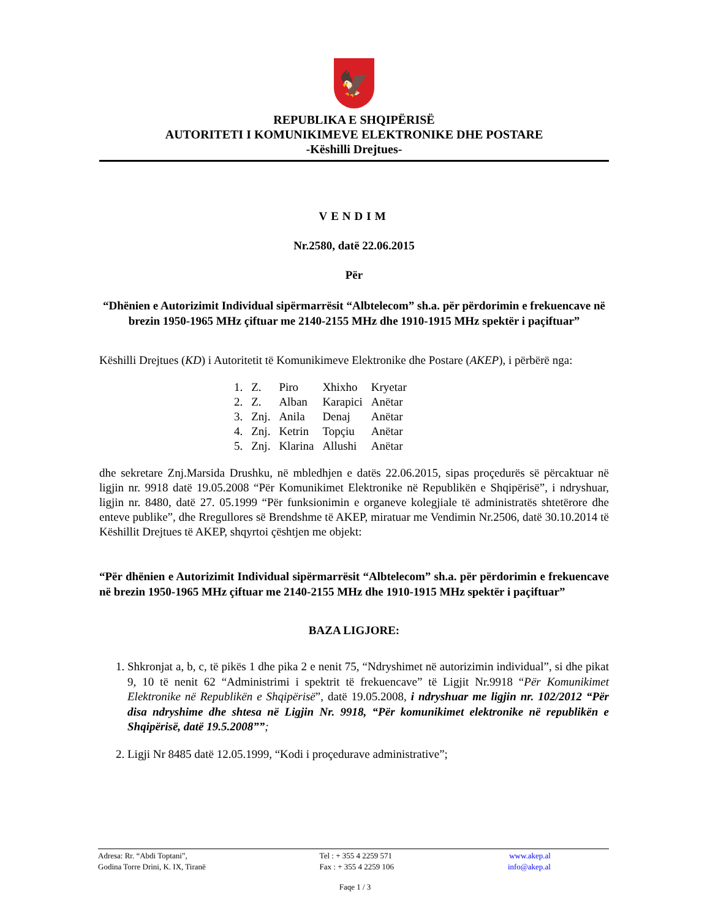🦅
REPUBLIKA E SHQIPËRISË
AUTORITETI I KOMUNIKIMEVE ELEKTRONIKE DHE POSTARE
-Këshilli Drejtues-
VENDIM
Nr.2580, datë 22.06.2015
Për
“Dhënien e Autorizimit Individual sipërmarrësit “Albtelecom” sh.a. për përdorimin e frekuencave në brezin 1950-1965 MHz çiftuar me 2140-2155 MHz dhe 1910-1915 MHz spektër i paçiftuar”
Këshilli Drejtues (KD) i Autoritetit të Komunikimeve Elektronike dhe Postare (AKEP), i përbërë nga:
| 1. | Z. | Piro | Xhixho | Kryetar |
| 2. | Z. | Alban | Karapici | Anëtar |
| 3. | Znj. | Anila | Denaj | Anëtar |
| 4. | Znj. | Ketrin | Topçiu | Anëtar |
| 5. | Znj. | Klarina | Allushi | Anëtar |
dhe sekretare Znj.Marsida Drushku, në mbledhjen e datës 22.06.2015, sipas proçedurës së përcaktuar në ligjin nr. 9918 datë 19.05.2008 “Për Komunikimet Elektronike në Republikën e Shqipërisë”, i ndryshuar, ligjin nr. 8480, datë 27. 05.1999 “Për funksionimin e organeve kolegjiale të administratës shtetërore dhe enteve publike”, dhe Rregullores së Brendshme të AKEP, miratuar me Vendimin Nr.2506, datë 30.10.2014 të Këshillit Drejtues të AKEP, shqyrtoi çështjen me objekt:
“Për dhënien e Autorizimit Individual sipërmarrësit “Albtelecom” sh.a. për përdorimin e frekuencave në brezin 1950-1965 MHz çiftuar me 2140-2155 MHz dhe 1910-1915 MHz spektër i paçiftuar”
BAZA LIGJORE:
1. Shkronjat a, b, c, të pikës 1 dhe pika 2 e nenit 75, “Ndryshimet në autorizimin individual”, si dhe pikat 9, 10 të nenit 62 “Administrimi i spektrit të frekuencave” të Ligjit Nr.9918 “Për Komunikimet Elektronike në Republikën e Shqipërisë”, datë 19.05.2008, i ndryshuar me ligjin nr. 102/2012 “Për disa ndryshime dhe shtesa në Ligjin Nr. 9918, “Për komunikimet elektronike në republikën e Shqipërisë, datë 19.5.2008””;
2. Ligji Nr 8485 datë 12.05.1999, “Kodi i proçedurave administrative”;
Adresa: Rr. “Abdi Toptani”,
Godina Torre Drini, K. IX, Tiranë
Tel : + 355 4 2259 571
Fax : + 355 4 2259 106
www.akep.al
info@akep.al
Faqe 1 / 3